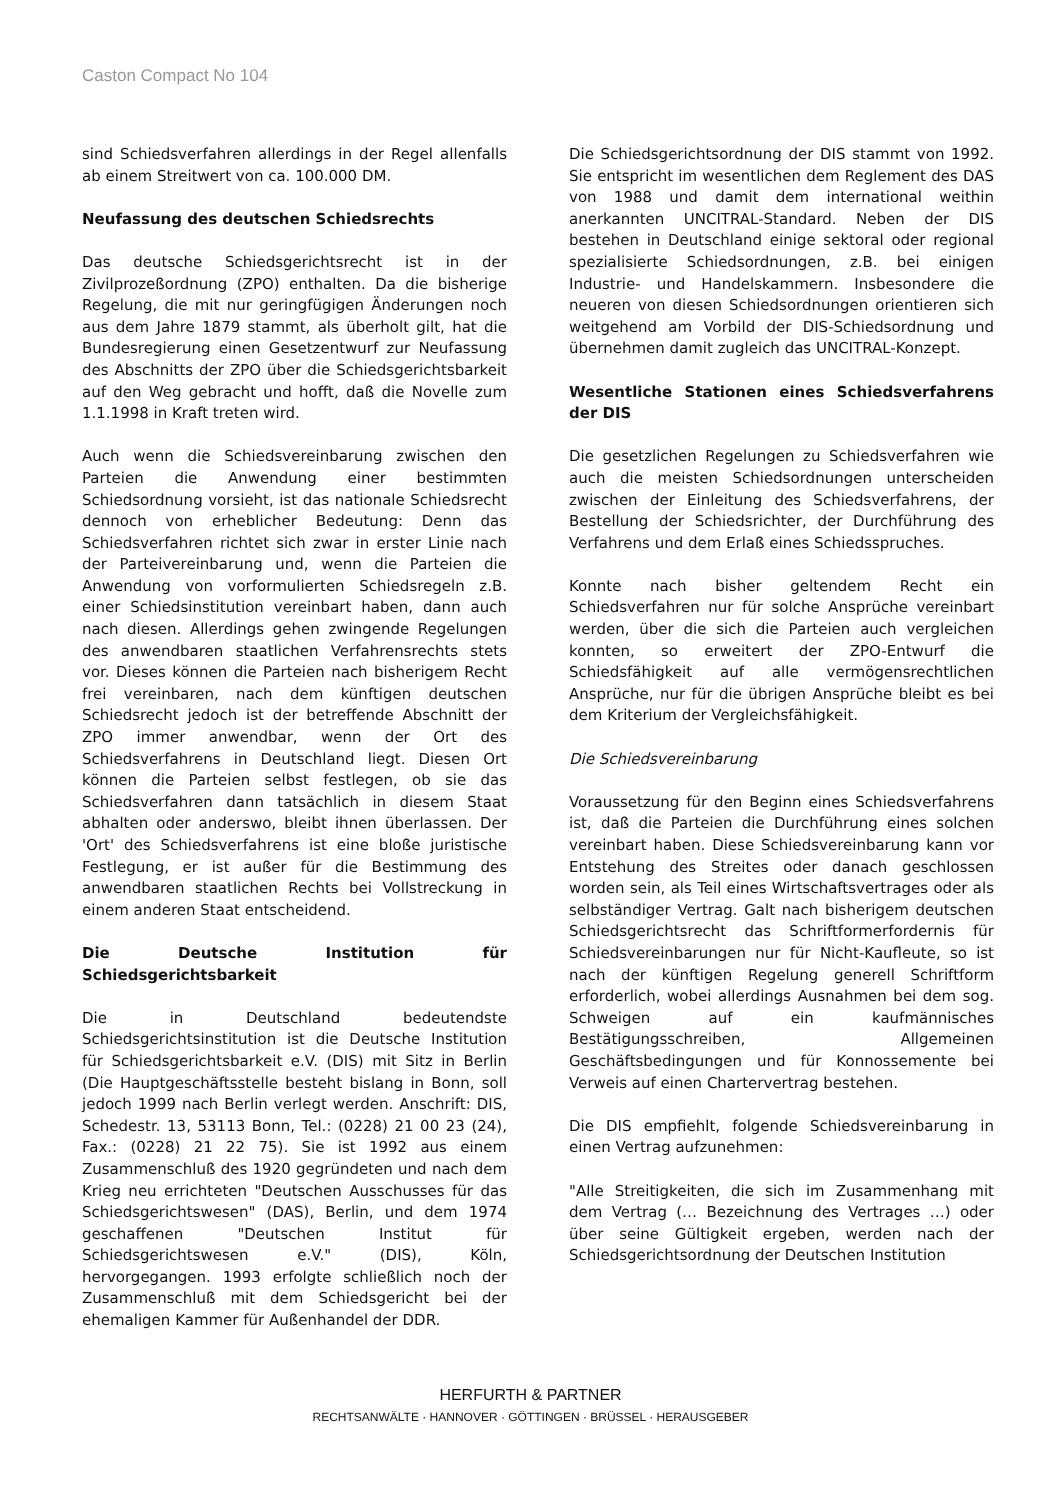Caston Compact No 104
sind Schiedsverfahren allerdings in der Regel allenfalls ab einem Streitwert von ca. 100.000 DM.
Neufassung des deutschen Schiedsrechts
Das deutsche Schiedsgerichtsrecht ist in der Zivilprozeßordnung (ZPO) enthalten. Da die bisherige Regelung, die mit nur geringfügigen Änderungen noch aus dem Jahre 1879 stammt, als überholt gilt, hat die Bundesregierung einen Gesetzentwurf zur Neufassung des Abschnitts der ZPO über die Schiedsgerichtsbarkeit auf den Weg gebracht und hofft, daß die Novelle zum 1.1.1998 in Kraft treten wird.
Auch wenn die Schiedsvereinbarung zwischen den Parteien die Anwendung einer bestimmten Schiedsordnung vorsieht, ist das nationale Schiedsrecht dennoch von erheblicher Bedeutung: Denn das Schiedsverfahren richtet sich zwar in erster Linie nach der Parteivereinbarung und, wenn die Parteien die Anwendung von vorformulierten Schiedsregeln z.B. einer Schiedsinstitution vereinbart haben, dann auch nach diesen. Allerdings gehen zwingende Regelungen des anwendbaren staatlichen Verfahrensrechts stets vor. Dieses können die Parteien nach bisherigem Recht frei vereinbaren, nach dem künftigen deutschen Schiedsrecht jedoch ist der betreffende Abschnitt der ZPO immer anwendbar, wenn der Ort des Schiedsverfahrens in Deutschland liegt. Diesen Ort können die Parteien selbst festlegen, ob sie das Schiedsverfahren dann tatsächlich in diesem Staat abhalten oder anderswo, bleibt ihnen überlassen. Der 'Ort' des Schiedsverfahrens ist eine bloße juristische Festlegung, er ist außer für die Bestimmung des anwendbaren staatlichen Rechts bei Vollstreckung in einem anderen Staat entscheidend.
Die Deutsche Institution für Schiedsgerichtsbarkeit
Die in Deutschland bedeutendste Schiedsgerichtsinstitution ist die Deutsche Institution für Schiedsgerichtsbarkeit e.V. (DIS) mit Sitz in Berlin (Die Hauptgeschäftsstelle besteht bislang in Bonn, soll jedoch 1999 nach Berlin verlegt werden. Anschrift: DIS, Schedestr. 13, 53113 Bonn, Tel.: (0228) 21 00 23 (24), Fax.: (0228) 21 22 75). Sie ist 1992 aus einem Zusammenschluß des 1920 gegründeten und nach dem Krieg neu errichteten "Deutschen Ausschusses für das Schiedsgerichtswesen" (DAS), Berlin, und dem 1974 geschaffenen "Deutschen Institut für Schiedsgerichtswesen e.V." (DIS), Köln, hervorgegangen. 1993 erfolgte schließlich noch der Zusammenschluß mit dem Schiedsgericht bei der ehemaligen Kammer für Außenhandel der DDR.
Die Schiedsgerichtsordnung der DIS stammt von 1992. Sie entspricht im wesentlichen dem Reglement des DAS von 1988 und damit dem international weithin anerkannten UNCITRAL-Standard. Neben der DIS bestehen in Deutschland einige sektoral oder regional spezialisierte Schiedsordnungen, z.B. bei einigen Industrie- und Handelskammern. Insbesondere die neueren von diesen Schiedsordnungen orientieren sich weitgehend am Vorbild der DIS-Schiedsordnung und übernehmen damit zugleich das UNCITRAL-Konzept.
Wesentliche Stationen eines Schiedsverfahrens der DIS
Die gesetzlichen Regelungen zu Schiedsverfahren wie auch die meisten Schiedsordnungen unterscheiden zwischen der Einleitung des Schiedsverfahrens, der Bestellung der Schiedsrichter, der Durchführung des Verfahrens und dem Erlaß eines Schiedsspruches.
Konnte nach bisher geltendem Recht ein Schiedsverfahren nur für solche Ansprüche vereinbart werden, über die sich die Parteien auch vergleichen konnten, so erweitert der ZPO-Entwurf die Schiedsfähigkeit auf alle vermögensrechtlichen Ansprüche, nur für die übrigen Ansprüche bleibt es bei dem Kriterium der Vergleichsfähigkeit.
Die Schiedsvereinbarung
Voraussetzung für den Beginn eines Schiedsverfahrens ist, daß die Parteien die Durchführung eines solchen vereinbart haben. Diese Schiedsvereinbarung kann vor Entstehung des Streites oder danach geschlossen worden sein, als Teil eines Wirtschaftsvertrages oder als selbständiger Vertrag. Galt nach bisherigem deutschen Schiedsgerichtsrecht das Schriftformerfordernis für Schiedsvereinbarungen nur für Nicht-Kaufleute, so ist nach der künftigen Regelung generell Schriftform erforderlich, wobei allerdings Ausnahmen bei dem sog. Schweigen auf ein kaufmännisches Bestätigungsschreiben, Allgemeinen Geschäftsbedingungen und für Konnossemente bei Verweis auf einen Chartervertrag bestehen.
Die DIS empfiehlt, folgende Schiedsvereinbarung in einen Vertrag aufzunehmen:
"Alle Streitigkeiten, die sich im Zusammenhang mit dem Vertrag (… Bezeichnung des Vertrages …) oder über seine Gültigkeit ergeben, werden nach der Schiedsgerichtsordnung der Deutschen Institution
HERFURTH & PARTNER
RECHTSANWÄLTE · HANNOVER · GÖTTINGEN · BRÜSSEL · HERAUSGEBER